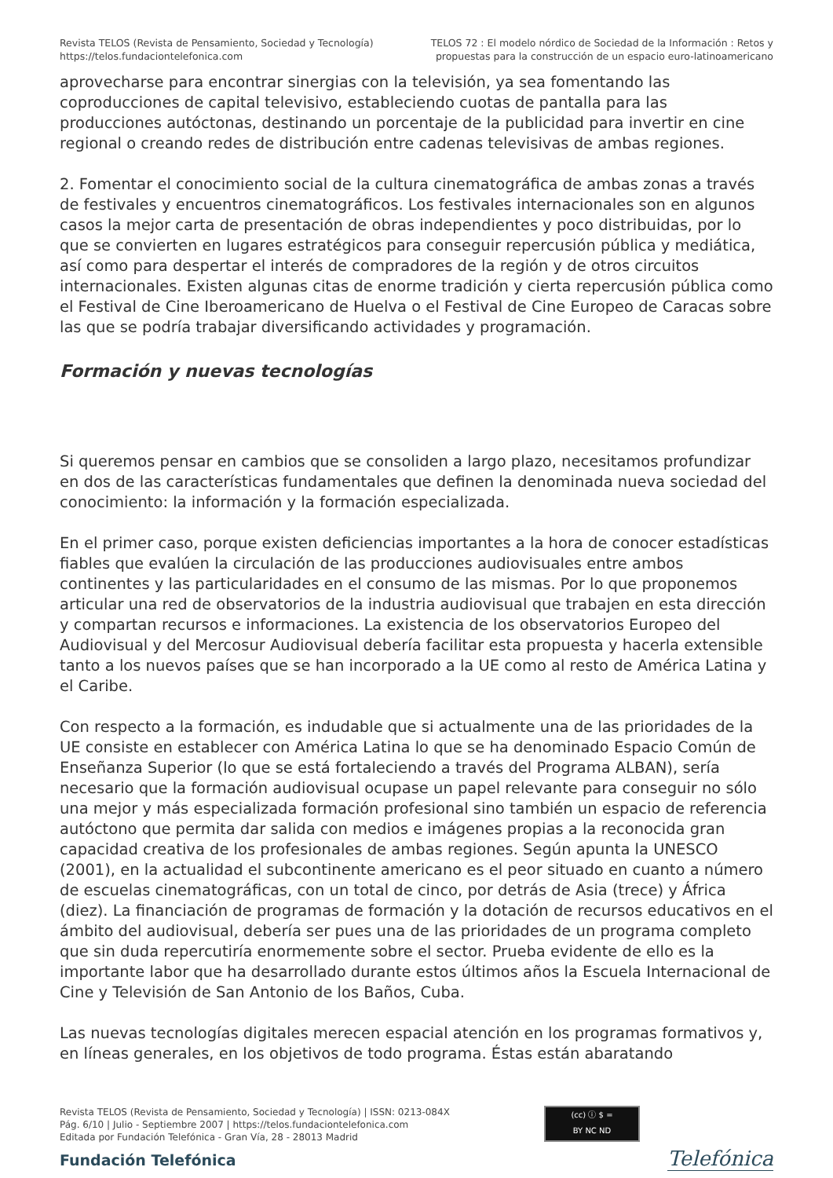Revista TELOS (Revista de Pensamiento, Sociedad y Tecnología)
https://telos.fundaciontelefonica.com
TELOS 72 : El modelo nórdico de Sociedad de la Información : Retos y
propuestas para la construcción de un espacio euro-latinoamericano
aprovecharse para encontrar sinergias con la televisión, ya sea fomentando las coproducciones de capital televisivo, estableciendo cuotas de pantalla para las producciones autóctonas, destinando un porcentaje de la publicidad para invertir en cine regional o creando redes de distribución entre cadenas televisivas de ambas regiones.
2. Fomentar el conocimiento social de la cultura cinematográfica de ambas zonas a través de festivales y encuentros cinematográficos. Los festivales internacionales son en algunos casos la mejor carta de presentación de obras independientes y poco distribuidas, por lo que se convierten en lugares estratégicos para conseguir repercusión pública y mediática, así como para despertar el interés de compradores de la región y de otros circuitos internacionales. Existen algunas citas de enorme tradición y cierta repercusión pública como el Festival de Cine Iberoamericano de Huelva o el Festival de Cine Europeo de Caracas sobre las que se podría trabajar diversificando actividades y programación.
Formación y nuevas tecnologías
Si queremos pensar en cambios que se consoliden a largo plazo, necesitamos profundizar en dos de las características fundamentales que definen la denominada nueva sociedad del conocimiento: la información y la formación especializada.
En el primer caso, porque existen deficiencias importantes a la hora de conocer estadísticas fiables que evalúen la circulación de las producciones audiovisuales entre ambos continentes y las particularidades en el consumo de las mismas. Por lo que proponemos articular una red de observatorios de la industria audiovisual que trabajen en esta dirección y compartan recursos e informaciones. La existencia de los observatorios Europeo del Audiovisual y del Mercosur Audiovisual debería facilitar esta propuesta y hacerla extensible tanto a los nuevos países que se han incorporado a la UE como al resto de América Latina y el Caribe.
Con respecto a la formación, es indudable que si actualmente una de las prioridades de la UE consiste en establecer con América Latina lo que se ha denominado Espacio Común de Enseñanza Superior (lo que se está fortaleciendo a través del Programa ALBAN), sería necesario que la formación audiovisual ocupase un papel relevante para conseguir no sólo una mejor y más especializada formación profesional sino también un espacio de referencia autóctono que permita dar salida con medios e imágenes propias a la reconocida gran capacidad creativa de los profesionales de ambas regiones. Según apunta la UNESCO (2001), en la actualidad el subcontinente americano es el peor situado en cuanto a número de escuelas cinematográficas, con un total de cinco, por detrás de Asia (trece) y África (diez). La financiación de programas de formación y la dotación de recursos educativos en el ámbito del audiovisual, debería ser pues una de las prioridades de un programa completo que sin duda repercutiría enormemente sobre el sector. Prueba evidente de ello es la importante labor que ha desarrollado durante estos últimos años la Escuela Internacional de Cine y Televisión de San Antonio de los Baños, Cuba.
Las nuevas tecnologías digitales merecen espacial atención en los programas formativos y, en líneas generales, en los objetivos de todo programa. Éstas están abaratando
Revista TELOS (Revista de Pensamiento, Sociedad y Tecnología) | ISSN: 0213-084X
Pág. 6/10 | Julio - Septiembre 2007 | https://telos.fundaciontelefonica.com
Editada por Fundación Telefónica - Gran Vía, 28 - 28013 Madrid
(cc) ⓘ $ =
BY NC ND
Fundación Telefónica Telefónica